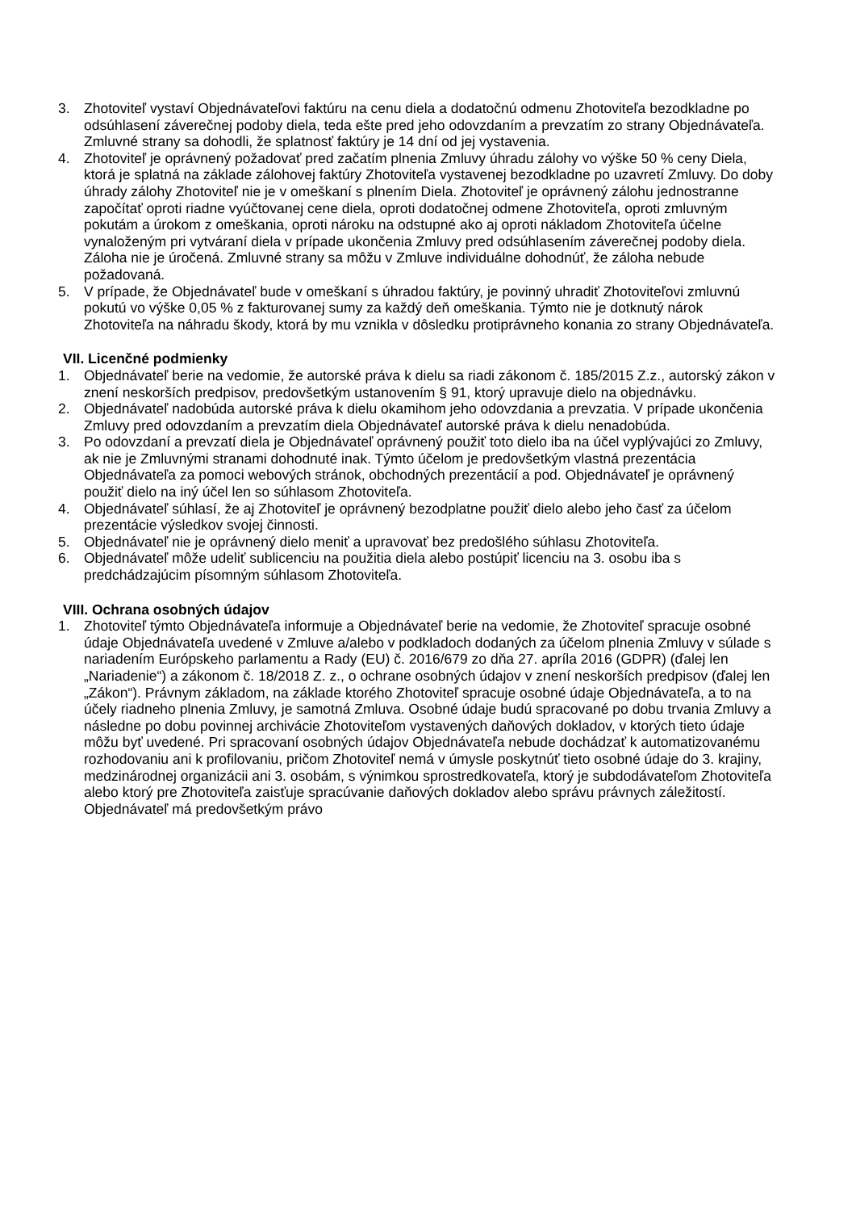3. Zhotoviteľ vystaví Objednávateľovi faktúru na cenu diela a dodatočnú odmenu Zhotoviteľa bezodkladne po odsúhlasení záverečnej podoby diela, teda ešte pred jeho odovzdaním a prevzatím zo strany Objednávateľa. Zmluvné strany sa dohodli, že splatnosť faktúry je 14 dní od jej vystavenia.
4. Zhotoviteľ je oprávnený požadovať pred začatím plnenia Zmluvy úhradu zálohy vo výške 50 % ceny Diela, ktorá je splatná na základe zálohovej faktúry Zhotoviteľa vystavenej bezodkladne po uzavretí Zmluvy. Do doby úhrady zálohy Zhotoviteľ nie je v omeškaní s plnením Diela. Zhotoviteľ je oprávnený zálohu jednostranne započítať oproti riadne vyúčtovanej cene diela, oproti dodatočnej odmene Zhotoviteľa, oproti zmluvným pokutám a úrokom z omeškania, oproti nároku na odstupné ako aj oproti nákladom Zhotoviteľa účelne vynaloženým pri vytváraní diela v prípade ukončenia Zmluvy pred odsúhlasením záverečnej podoby diela. Záloha nie je úročená. Zmluvné strany sa môžu v Zmluve individuálne dohodnúť, že záloha nebude požadovaná.
5. V prípade, že Objednávateľ bude v omeškaní s úhradou faktúry, je povinný uhradiť Zhotoviteľovi zmluvnú pokutú vo výške 0,05 % z fakturovanej sumy za každý deň omeškania. Týmto nie je dotknutý nárok Zhotoviteľa na náhradu škody, ktorá by mu vznikla v dôsledku protiprávneho konania zo strany Objednávateľa.
VII. Licenčné podmienky
1. Objednávateľ berie na vedomie, že autorské práva k dielu sa riadi zákonom č. 185/2015 Z.z., autorský zákon v znení neskorších predpisov, predovšetkým ustanovením § 91, ktorý upravuje dielo na objednávku.
2. Objednávateľ nadobúda autorské práva k dielu okamihom jeho odovzdania a prevzatia. V prípade ukončenia Zmluvy pred odovzdaním a prevzatím diela Objednávateľ autorské práva k dielu nenadobúda.
3. Po odovzdaní a prevzatí diela je Objednávateľ oprávnený použiť toto dielo iba na účel vyplývajúci zo Zmluvy, ak nie je Zmluvnými stranami dohodnuté inak. Týmto účelom je predovšetkým vlastná prezentácia Objednávateľa za pomoci webových stránok, obchodných prezentácií a pod. Objednávateľ je oprávnený použiť dielo na iný účel len so súhlasom Zhotoviteľa.
4. Objednávateľ súhlasí, že aj Zhotoviteľ je oprávnený bezodplatne použiť dielo alebo jeho časť za účelom prezentácie výsledkov svojej činnosti.
5. Objednávateľ nie je oprávnený dielo meniť a upravovať bez predošlého súhlasu Zhotoviteľa.
6. Objednávateľ môže udeliť sublicenciu na použitia diela alebo postúpiť licenciu na 3. osobu iba s predchádzajúcim písomným súhlasom Zhotoviteľa.
VIII. Ochrana osobných údajov
1. Zhotoviteľ týmto Objednávateľa informuje a Objednávateľ berie na vedomie, že Zhotoviteľ spracuje osobné údaje Objednávateľa uvedené v Zmluve a/alebo v podkladoch dodaných za účelom plnenia Zmluvy v súlade s nariadením Európskeho parlamentu a Rady (EU) č. 2016/679 zo dňa 27. apríla 2016 (GDPR) (ďalej len „Nariadenie“) a zákonom č. 18/2018 Z. z., o ochrane osobných údajov v znení neskorších predpisov (ďalej len „Zákon“). Právnym základom, na základe ktorého Zhotoviteľ spracuje osobné údaje Objednávateľa, a to na účely riadneho plnenia Zmluvy, je samotná Zmluva. Osobné údaje budú spracované po dobu trvania Zmluvy a následne po dobu povinnej archivácie Zhotoviteľom vystavených daňových dokladov, v ktorých tieto údaje môžu byť uvedené. Pri spracovaní osobných údajov Objednávateľa nebude dochádzať k automatizovanému rozhodovaniu ani k profilovaniu, pričom Zhotoviteľ nemá v úmysle poskytnúť tieto osobné údaje do 3. krajiny, medzinárodnej organizácii ani 3. osobám, s výnimkou sprostredkovateľa, ktorý je subdodávateľom Zhotoviteľa alebo ktorý pre Zhotoviteľa zaisťuje spracúvanie daňových dokladov alebo správu právnych záležitostí. Objednávateľ má predovšetkým právo